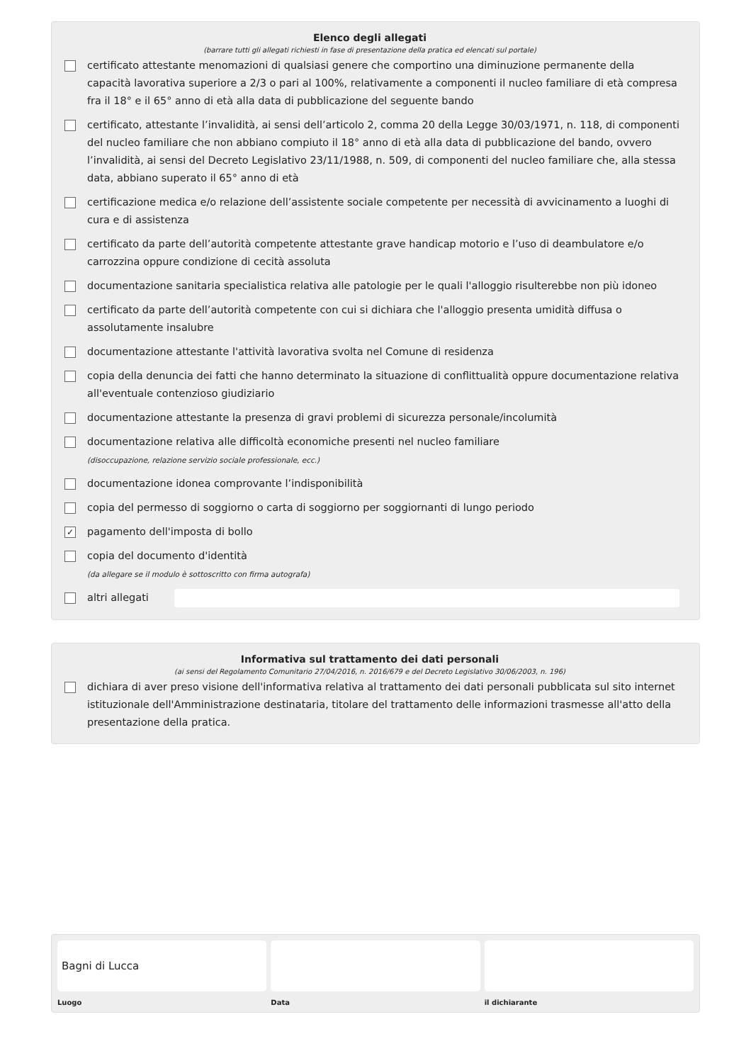Elenco degli allegati
(barrare tutti gli allegati richiesti in fase di presentazione della pratica ed elencati sul portale)
certificato attestante menomazioni di qualsiasi genere che comportino una diminuzione permanente della capacità lavorativa superiore a 2/3 o pari al 100%, relativamente a componenti il nucleo familiare di età compresa fra il 18° e il 65° anno di età alla data di pubblicazione del seguente bando
certificato, attestante l’invalidità, ai sensi dell’articolo 2, comma 20 della Legge 30/03/1971, n. 118, di componenti del nucleo familiare che non abbiano compiuto il 18° anno di età alla data di pubblicazione del bando, ovvero l’invalidità, ai sensi del Decreto Legislativo 23/11/1988, n. 509, di componenti del nucleo familiare che, alla stessa data, abbiano superato il 65° anno di età
certificazione medica e/o relazione dell’assistente sociale competente per necessità di avvicinamento a luoghi di cura e di assistenza
certificato da parte dell’autorità competente attestante grave handicap motorio e l’uso di deambulatore e/o carrozzina oppure condizione di cecità assoluta
documentazione sanitaria specialistica relativa alle patologie per le quali l'alloggio risulterebbe non più idoneo
certificato da parte dell’autorità competente con cui si dichiara che l'alloggio presenta umidità diffusa o assolutamente insalubre
documentazione attestante l'attività lavorativa svolta nel Comune di residenza
copia della denuncia dei fatti che hanno determinato la situazione di conflittualità oppure documentazione relativa all'eventuale contenzioso giudiziario
documentazione attestante la presenza di gravi problemi di sicurezza personale/incolumità
documentazione relativa alle difficoltà economiche presenti nel nucleo familiare
(disoccupazione, relazione servizio sociale professionale, ecc.)
documentazione idonea comprovante l’indisponibilità
copia del permesso di soggiorno o carta di soggiorno per soggiornanti di lungo periodo
✓ pagamento dell'imposta di bollo
copia del documento d'identità
(da allegare se il modulo è sottoscritto con firma autografa)
altri allegati
Informativa sul trattamento dei dati personali
(ai sensi del Regolamento Comunitario 27/04/2016, n. 2016/679 e del Decreto Legislativo 30/06/2003, n. 196)
dichiara di aver preso visione dell'informativa relativa al trattamento dei dati personali pubblicata sul sito internet istituzionale dell'Amministrazione destinataria, titolare del trattamento delle informazioni trasmesse all'atto della presentazione della pratica.
Bagni di Lucca
Luogo
Data il dichiarante